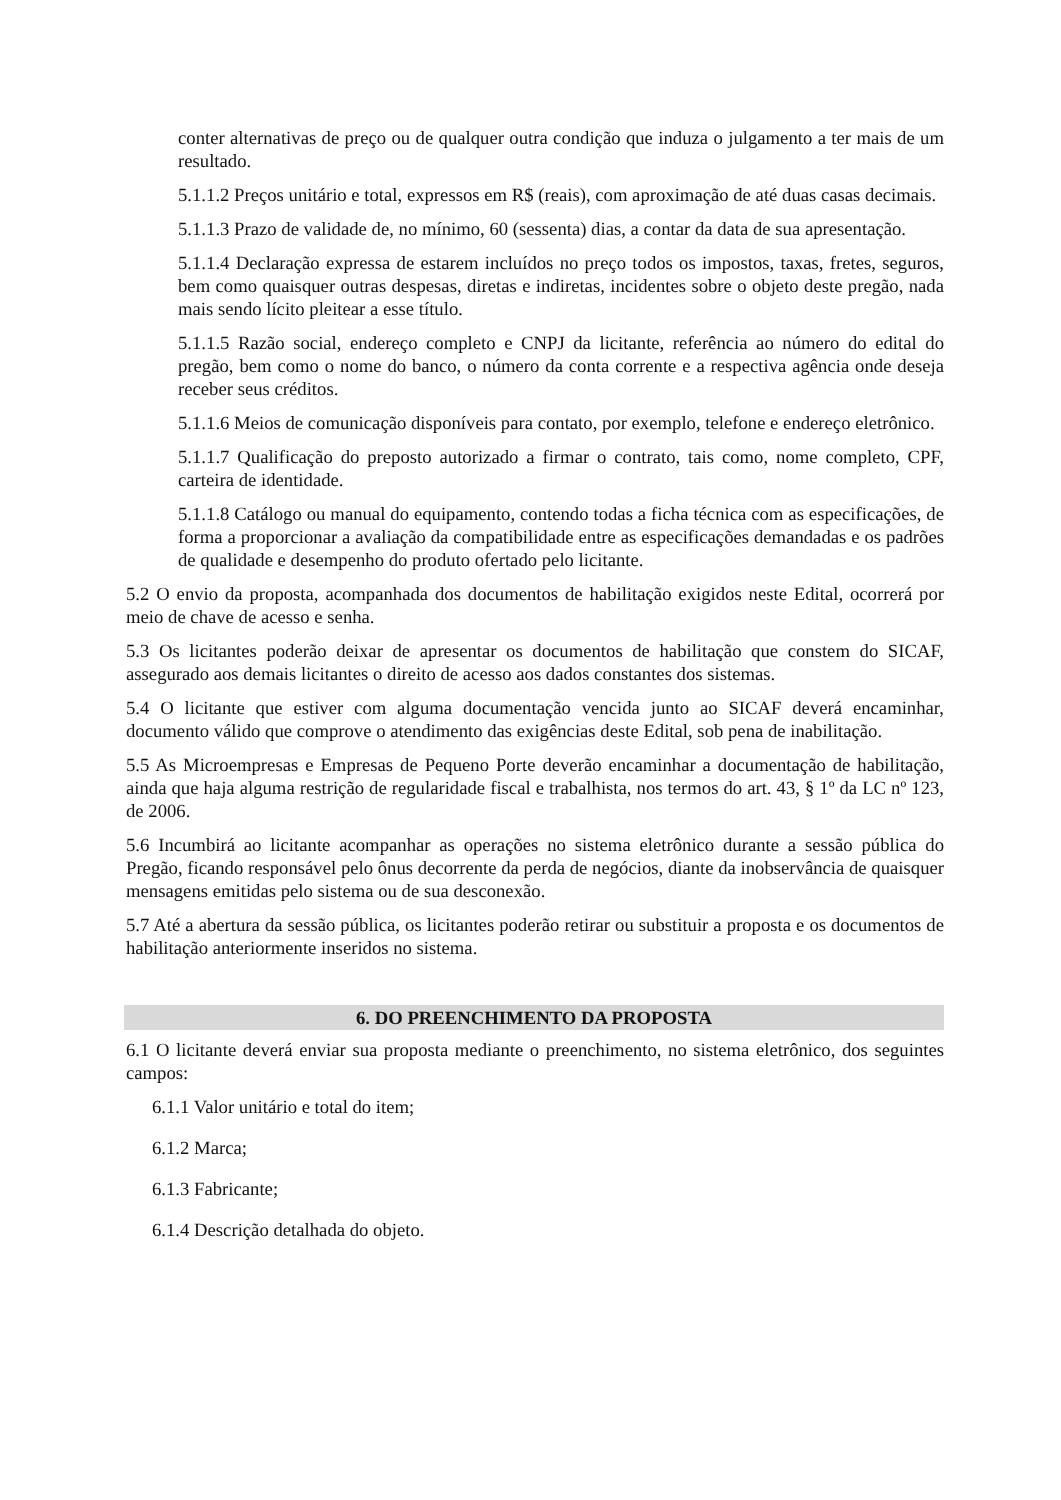conter alternativas de preço ou de qualquer outra condição que induza o julgamento a ter mais de um resultado.
5.1.1.2 Preços unitário e total, expressos em R$ (reais), com aproximação de até duas casas decimais.
5.1.1.3 Prazo de validade de, no mínimo, 60 (sessenta) dias, a contar da data de sua apresentação.
5.1.1.4 Declaração expressa de estarem incluídos no preço todos os impostos, taxas, fretes, seguros, bem como quaisquer outras despesas, diretas e indiretas, incidentes sobre o objeto deste pregão, nada mais sendo lícito pleitear a esse título.
5.1.1.5 Razão social, endereço completo e CNPJ da licitante, referência ao número do edital do pregão, bem como o nome do banco, o número da conta corrente e a respectiva agência onde deseja receber seus créditos.
5.1.1.6 Meios de comunicação disponíveis para contato, por exemplo, telefone e endereço eletrônico.
5.1.1.7 Qualificação do preposto autorizado a firmar o contrato, tais como, nome completo, CPF, carteira de identidade.
5.1.1.8 Catálogo ou manual do equipamento, contendo todas a ficha técnica com as especificações, de forma a proporcionar a avaliação da compatibilidade entre as especificações demandadas e os padrões de qualidade e desempenho do produto ofertado pelo licitante.
5.2 O envio da proposta, acompanhada dos documentos de habilitação exigidos neste Edital, ocorrerá por meio de chave de acesso e senha.
5.3 Os licitantes poderão deixar de apresentar os documentos de habilitação que constem do SICAF, assegurado aos demais licitantes o direito de acesso aos dados constantes dos sistemas.
5.4 O licitante que estiver com alguma documentação vencida junto ao SICAF deverá encaminhar, documento válido que comprove o atendimento das exigências deste Edital, sob pena de inabilitação.
5.5 As Microempresas e Empresas de Pequeno Porte deverão encaminhar a documentação de habilitação, ainda que haja alguma restrição de regularidade fiscal e trabalhista, nos termos do art. 43, § 1º da LC nº 123, de 2006.
5.6 Incumbirá ao licitante acompanhar as operações no sistema eletrônico durante a sessão pública do Pregão, ficando responsável pelo ônus decorrente da perda de negócios, diante da inobservância de quaisquer mensagens emitidas pelo sistema ou de sua desconexão.
5.7 Até a abertura da sessão pública, os licitantes poderão retirar ou substituir a proposta e os documentos de habilitação anteriormente inseridos no sistema.
6. DO PREENCHIMENTO DA PROPOSTA
6.1 O licitante deverá enviar sua proposta mediante o preenchimento, no sistema eletrônico, dos seguintes campos:
6.1.1 Valor unitário e total do item;
6.1.2 Marca;
6.1.3 Fabricante;
6.1.4 Descrição detalhada do objeto.